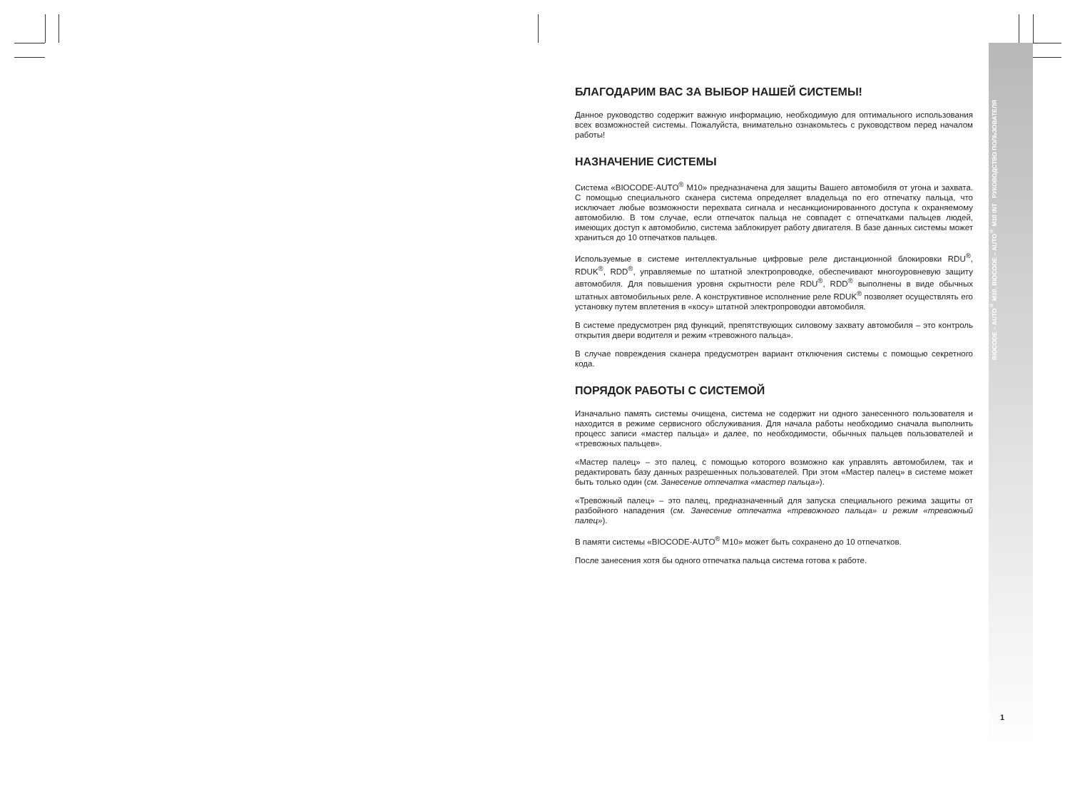БЛАГОДАРИМ ВАС ЗА ВЫБОР НАШЕЙ СИСТЕМЫ!
Данное руководство содержит важную информацию, необходимую для оптимального использования всех возможностей системы. Пожалуйста, внимательно ознакомьтесь с руководством перед началом работы!
НАЗНАЧЕНИЕ СИСТЕМЫ
Система «BIOCODE-AUTO<sup>®</sup> M10» предназначена для защиты Вашего автомобиля от угона и захвата. С помощью специального сканера система определяет владельца по его отпечатку пальца, что исключает любые возможности перехвата сигнала и несанкционированного доступа к охраняемому автомобилю. В том случае, если отпечаток пальца не совпадет с отпечатками пальцев людей, имеющих доступ к автомобилю, система заблокирует работу двигателя. В базе данных системы может храниться до 10 отпечатков пальцев.
Используемые в системе интеллектуальные цифровые реле дистанционной блокировки RDU<sup>®</sup>, RDUK<sup>®</sup>, RDD<sup>®</sup>, управляемые по штатной электропроводке, обеспечивают многоуровневую защиту автомобиля. Для повышения уровня скрытности реле RDU<sup>®</sup>, RDD<sup>®</sup> выполнены в виде обычных штатных автомобильных реле. А конструктивное исполнение реле RDUK<sup>®</sup> позволяет осуществлять его установку путем вплетения в «косу» штатной электропроводки автомобиля.
В системе предусмотрен ряд функций, препятствующих силовому захвату автомобиля – это контроль открытия двери водителя и режим «тревожного пальца».
В случае повреждения сканера предусмотрен вариант отключения системы с помощью секретного кода.
ПОРЯДОК РАБОТЫ С СИСТЕМОЙ
Изначально память системы очищена, система не содержит ни одного занесенного пользователя и находится в режиме сервисного обслуживания. Для начала работы необходимо сначала выполнить процесс записи «мастер пальца» и далее, по необходимости, обычных пальцев пользователей и «тревожных пальцев».
«Мастер палец» – это палец, с помощью которого возможно как управлять автомобилем, так и редактировать базу данных разрешенных пользователей. При этом «Мастер палец» в системе может быть только один (см. Занесение отпечатка «мастер пальца»).
«Тревожный палец» – это палец, предназначенный для запуска специального режима защиты от разбойного нападения (см. Занесение отпечатка «тревожного пальца» и режим «тревожный палец»).
В памяти системы «BIOCODE-AUTO<sup>®</sup> M10» может быть сохранено до 10 отпечатков.
После занесения хотя бы одного отпечатка пальца система готова к работе.
BIOCODE – AUTO<sup>®</sup> M10, BIOCODE – AUTO<sup>®</sup> M10 INT РУКОВОДСТВО ПОЛЬЗОВАТЕЛЯ
1